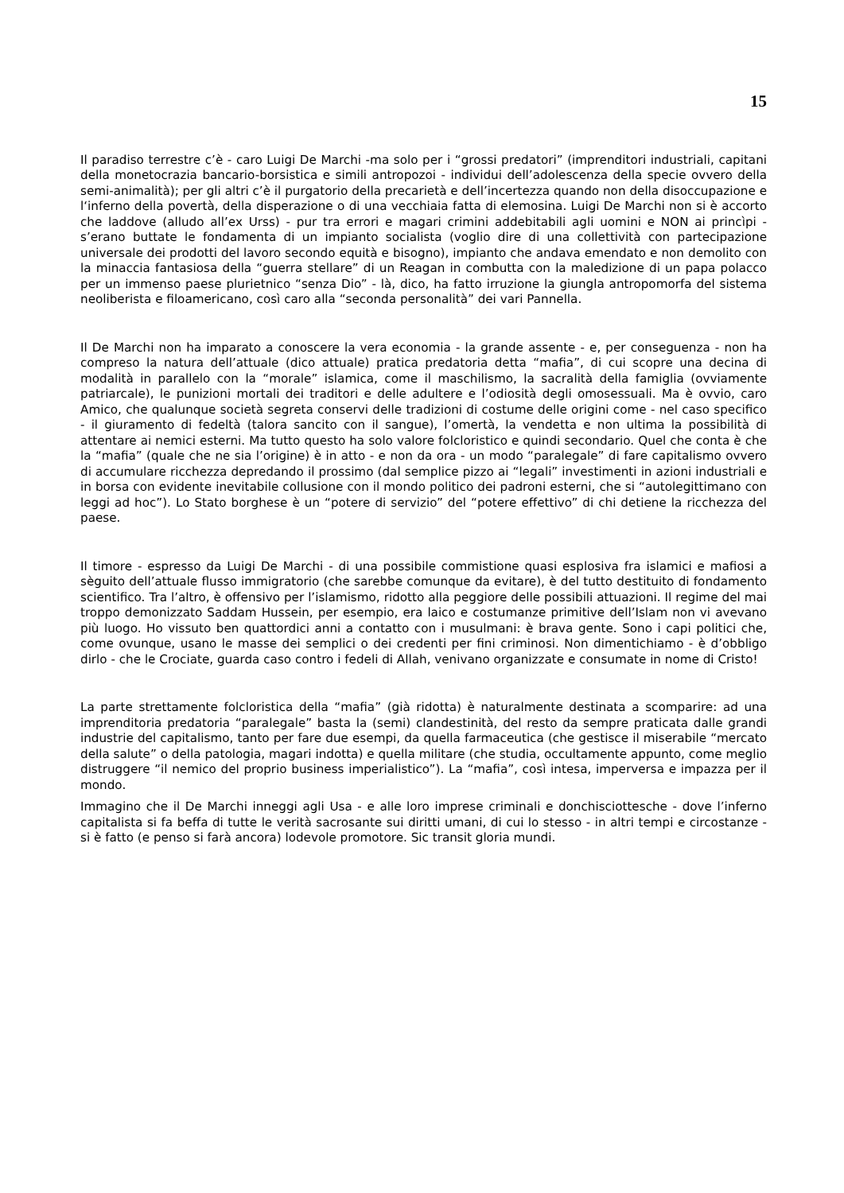15
Il paradiso terrestre c’è - caro Luigi De Marchi -ma solo per i “grossi predatori” (imprenditori industriali, capitani della monetocrazia bancario-borsistica e simili antropozoi - individui dell’adolescenza della specie ovvero della semi-animalità); per gli altri c’è il purgatorio della precarietà e dell’incertezza quando non della disoccupazione e l‘inferno della povertà, della disperazione o di una vecchiaia fatta di elemosina. Luigi De Marchi non si è accorto che laddove (alludo all’ex Urss) - pur tra errori e magari crimini addebitabili agli uomini e NON ai princìpi - s’erano buttate le fondamenta di un impianto socialista (voglio dire di una collettività con partecipazione universale dei prodotti del lavoro secondo equità e bisogno), impianto che andava emendato e non demolito con la minaccia fantasiosa della “guerra stellare” di un Reagan in combutta con la maledizione di un papa polacco per un immenso paese plurietnico “senza Dio” - là, dico, ha fatto irruzione la giungla antropomorfa del sistema neoliberista e filoamericano, così caro alla “seconda personalità” dei vari Pannella.
Il De Marchi non ha imparato a conoscere la vera economia - la grande assente - e, per conseguenza - non ha compreso la natura dell’attuale (dico attuale) pratica predatoria detta “mafia”, di cui scopre una decina di modalità in parallelo con la “morale” islamica, come il maschilismo, la sacralità della famiglia (ovviamente patriarcale), le punizioni mortali dei traditori e delle adultere e l’odiosità degli omosessuali. Ma è ovvio, caro Amico, che qualunque società segreta conservi delle tradizioni di costume delle origini come - nel caso specifico - il giuramento di fedeltà (talora sancito con il sangue), l’omertà, la vendetta e non ultima la possibilità di attentare ai nemici esterni. Ma tutto questo ha solo valore folcloristico e quindi secondario. Quel che conta è che la “mafia” (quale che ne sia l’origine) è in atto - e non da ora - un modo “paralegale” di fare capitalismo ovvero di accumulare ricchezza depredando il prossimo (dal semplice pizzo ai “legali” investimenti in azioni industriali e in borsa con evidente inevitabile collusione con il mondo politico dei padroni esterni, che si “autolegittimano con leggi ad hoc”). Lo Stato borghese è un “potere di servizio” del “potere effettivo” di chi detiene la ricchezza del paese.
Il timore - espresso da Luigi De Marchi - di una possibile commistione quasi esplosiva fra islamici e mafiosi a sèguito dell’attuale flusso immigratorio (che sarebbe comunque da evitare), è del tutto destituito di fondamento scientifico. Tra l’altro, è offensivo per l’islamismo, ridotto alla peggiore delle possibili attuazioni. Il regime del mai troppo demonizzato Saddam Hussein, per esempio, era laico e costumanze primitive dell’Islam non vi avevano più luogo. Ho vissuto ben quattordici anni a contatto con i musulmani: è brava gente. Sono i capi politici che, come ovunque, usano le masse dei semplici o dei credenti per fini criminosi. Non dimentichiamo - è d’obbligo dirlo - che le Crociate, guarda caso contro i fedeli di Allah, venivano organizzate e consumate in nome di Cristo!
La parte strettamente folcloristica della “mafia” (già ridotta) è naturalmente destinata a scomparire: ad una imprenditoria predatoria “paralegale” basta la (semi) clandestinità, del resto da sempre praticata dalle grandi industrie del capitalismo, tanto per fare due esempi, da quella farmaceutica (che gestisce il miserabile “mercato della salute” o della patologia, magari indotta) e quella militare (che studia, occultamente appunto, come meglio distruggere “il nemico del proprio business imperialistico”). La “mafia”, così intesa, imperversa e impazza per il mondo.
Immagino che il De Marchi inneggi agli Usa - e alle loro imprese criminali e donchisciottesche - dove l’inferno capitalista si fa beffa di tutte le verità sacrosante sui diritti umani, di cui lo stesso - in altri tempi e circostanze - si è fatto (e penso si farà ancora) lodevole promotore. Sic transit gloria mundi.